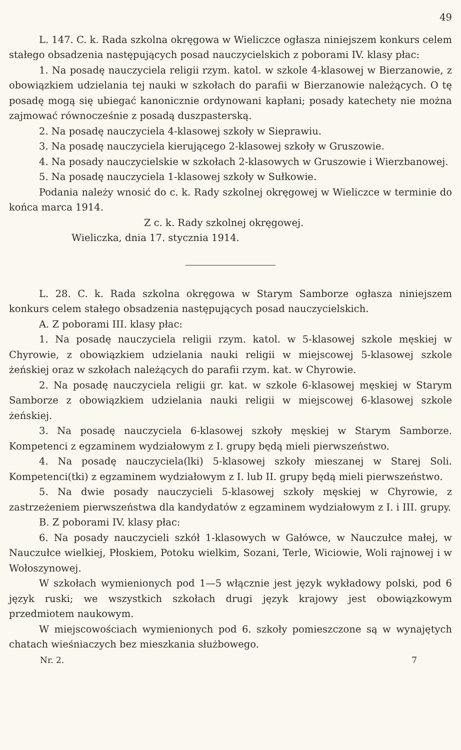49
L. 147. C. k. Rada szkolna okręgowa w Wieliczce ogłasza niniejszem konkurs celem stałego obsadzenia następujących posad nauczycielskich z poborami IV. klasy płac:
1. Na posadę nauczyciela religii rzym. katol. w szkole 4-klasowej w Bierzanowie, z obowiązkiem udzielania tej nauki w szkołach do parafii w Bierzanowie należących. O tę posadę mogą się ubiegać kanonicznie ordynowani kapłani; posady katechety nie można zajmować równocześnie z posadą duszpasterską.
2. Na posadę nauczyciela 4-klasowej szkoły w Sieprawiu.
3. Na posadę nauczyciela kierującego 2-klasowej szkoły w Gruszowie.
4. Na posady nauczycielskie w szkołach 2-klasowych w Gruszowie i Wierzbanowej.
5. Na posadę nauczyciela 1-klasowej szkoły w Sułkowie.
Podania należy wnosić do c. k. Rady szkolnej okręgowej w Wieliczce w terminie do końca marca 1914.
Z c. k. Rady szkolnej okręgowej.
Wieliczka, dnia 17. stycznia 1914.
L. 28. C. k. Rada szkolna okręgowa w Starym Samborze ogłasza niniejszem konkurs celem stałego obsadzenia następujących posad nauczycielskich.
A. Z poborami III. klasy płac:
1. Na posadę nauczyciela religii rzym. katol. w 5-klasowej szkole męskiej w Chyrowie, z obowiązkiem udzielania nauki religii w miejscowej 5-klasowej szkole żeńskiej oraz w szkołach należących do parafii rzym. kat. w Chyrowie.
2. Na posadę nauczyciela religii gr. kat. w szkole 6-klasowej męskiej w Starym Samborze z obowiązkiem udzielania nauki religii w miejscowej 6-klasowej szkole żeńskiej.
3. Na posadę nauczyciela 6-klasowej szkoły męskiej w Starym Samborze. Kompetenci z egzaminem wydziałowym z I. grupy będą mieli pierwszeństwo.
4. Na posadę nauczyciela(lki) 5-klasowej szkoły mieszanej w Starej Soli. Kompetenci(tki) z egzaminem wydziałowym z I. lub II. grupy będą mieli pierwszeństwo.
5. Na dwie posady nauczycieli 5-klasowej szkoły męskiej w Chyrowie, z zastrzeżeniem pierwszeństwa dla kandydatów z egzaminem wydziałowym z I. i III. grupy.
B. Z poborami IV. klasy płac:
6. Na posady nauczycieli szkół 1-klasowych w Gałówce, w Nauczułce małej, w Nauczułce wielkiej, Płoskiem, Potoku wielkim, Sozani, Terle, Wiciowie, Woli rajnowej i w Wołoszynowej.
W szkołach wymienionych pod 1—5 włącznie jest język wykładowy polski, pod 6 język ruski; we wszystkich szkołach drugi język krajowy jest obowiązkowym przedmiotem naukowym.
W miejscowościach wymienionych pod 6. szkoły pomieszczone są w wynajętych chatach wieśniaczych bez mieszkania służbowego.
Nr. 2. 7